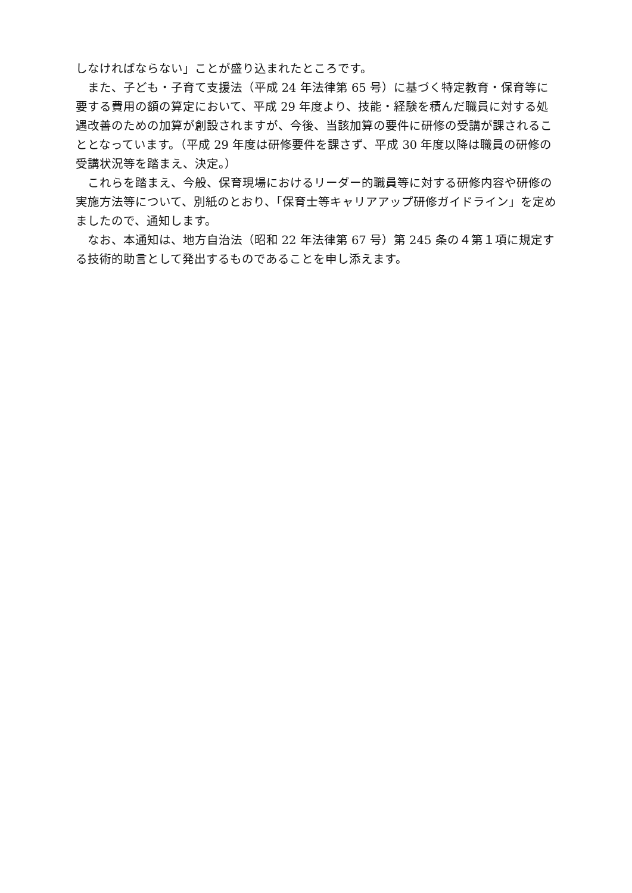しなければならない」ことが盛り込まれたところです。
また、子ども・子育て支援法（平成 24 年法律第 65 号）に基づく特定教育・保育等に要する費用の額の算定において、平成 29 年度より、技能・経験を積んだ職員に対する処遇改善のための加算が創設されますが、今後、当該加算の要件に研修の受講が課されることとなっています。（平成 29 年度は研修要件を課さず、平成 30 年度以降は職員の研修の受講状況等を踏まえ、決定。）
これらを踏まえ、今般、保育現場におけるリーダー的職員等に対する研修内容や研修の実施方法等について、別紙のとおり、「保育士等キャリアアップ研修ガイドライン」を定めましたので、通知します。
なお、本通知は、地方自治法（昭和 22 年法律第 67 号）第 245 条の４第１項に規定する技術的助言として発出するものであることを申し添えます。